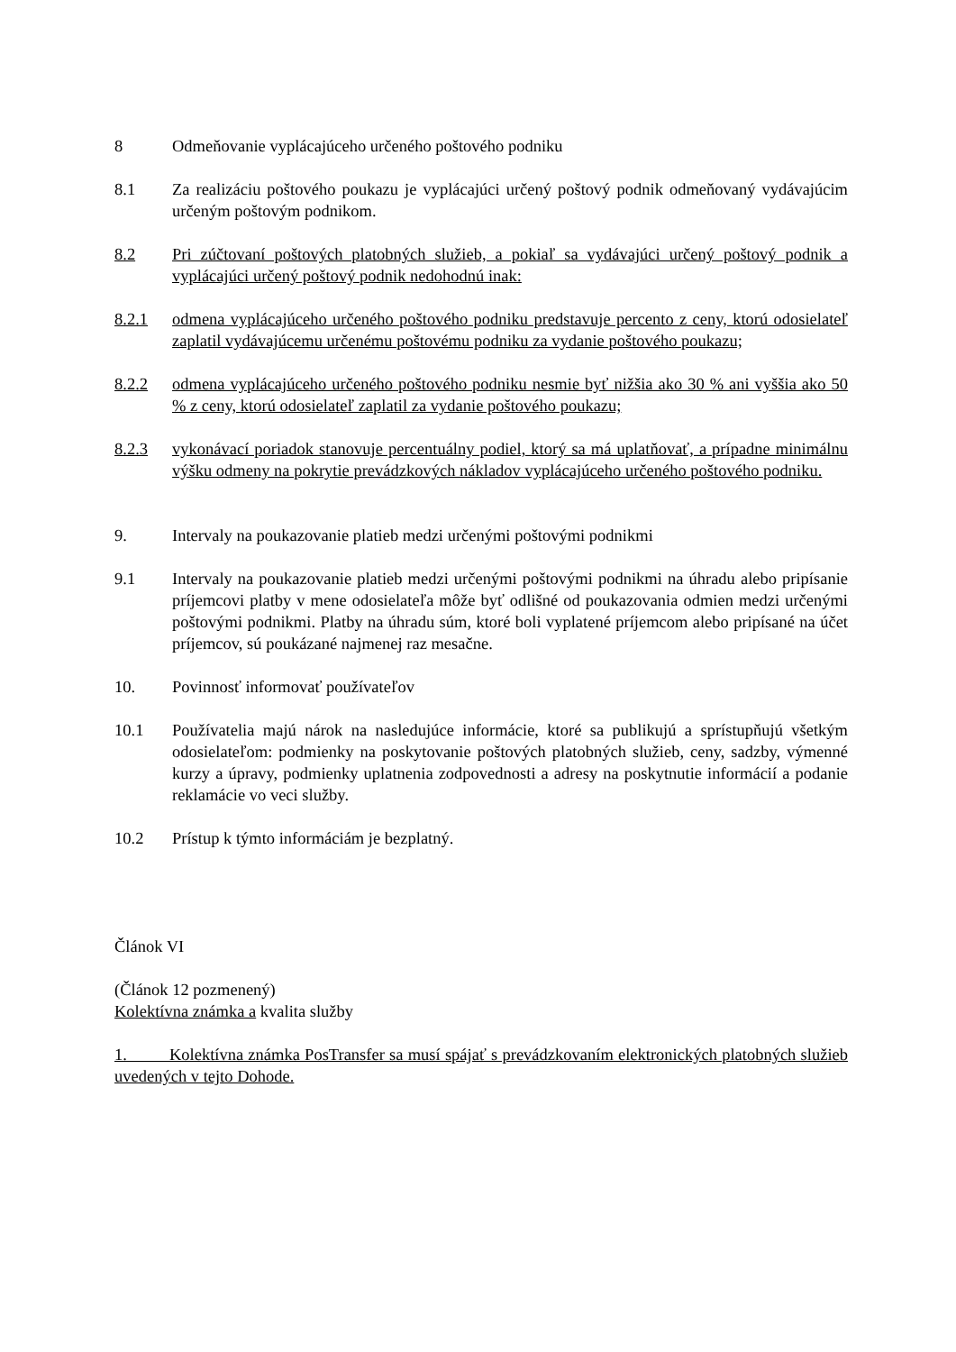8 Odmeňovanie vyplácajúceho určeného poštového podniku
8.1 Za realizáciu poštového poukazu je vyplácajúci určený poštový podnik odmeňovaný vydávajúcim určeným poštovým podnikom.
8.2 Pri zúčtovaní poštových platobných služieb, a pokiaľ sa vydávajúci určený poštový podnik a vyplácajúci určený poštový podnik nedohodnú inak:
8.2.1 odmena vyplácajúceho určeného poštového podniku predstavuje percento z ceny, ktorú odosielateľ zaplatil vydávajúcemu určenému poštovému podniku za vydanie poštového poukazu;
8.2.2 odmena vyplácajúceho určeného poštového podniku nesmie byť nižšia ako 30 % ani vyššia ako 50 % z ceny, ktorú odosielateľ zaplatil za vydanie poštového poukazu;
8.2.3 vykonávací poriadok stanovuje percentuálny podiel, ktorý sa má uplatňovať, a prípadne minimálnu výšku odmeny na pokrytie prevádzkových nákladov vyplácajúceho určeného poštového podniku.
9. Intervaly na poukazovanie platieb medzi určenými poštovými podnikmi
9.1 Intervaly na poukazovanie platieb medzi určenými poštovými podnikmi na úhradu alebo pripísanie príjemcovi platby v mene odosielateľa môže byť odlišné od poukazovania odmien medzi určenými poštovými podnikmi. Platby na úhradu súm, ktoré boli vyplatené príjemcom alebo pripísané na účet príjemcov, sú poukázané najmenej raz mesačne.
10. Povinnosť informovať používateľov
10.1 Používatelia majú nárok na nasledujúce informácie, ktoré sa publikujú a sprístupňujú všetkým odosielateľom: podmienky na poskytovanie poštových platobných služieb, ceny, sadzby, výmenné kurzy a úpravy, podmienky uplatnenia zodpovednosti a adresy na poskytnutie informácií a podanie reklamácie vo veci služby.
10.2 Prístup k týmto informáciám je bezplatný.
Článok VI
(Článok 12 pozmenený)
Kolektívna známka a kvalita služby
1. Kolektívna známka PosTransfer sa musí spájať s prevádzkovaním elektronických platobných služieb uvedených v tejto Dohode.